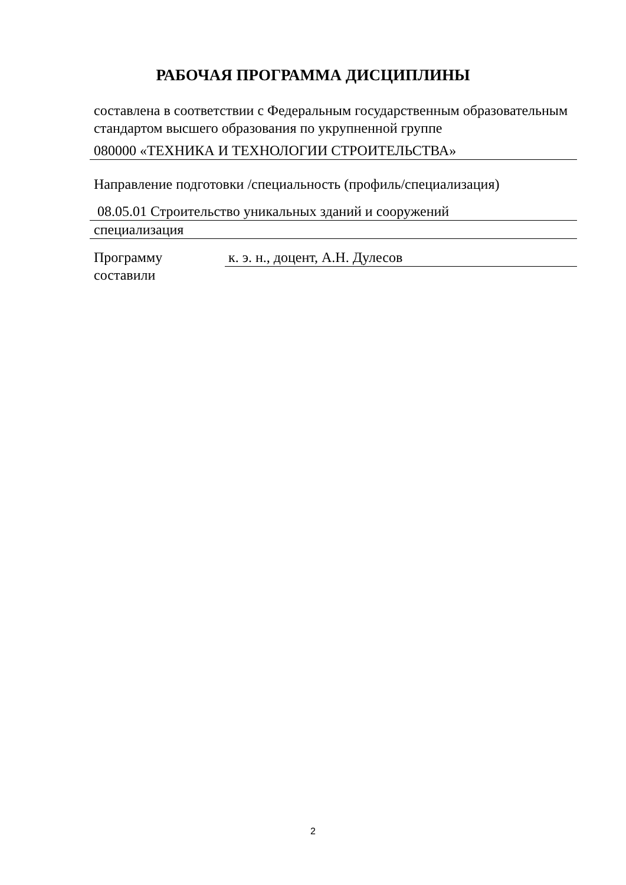РАБОЧАЯ ПРОГРАММА ДИСЦИПЛИНЫ
составлена в соответствии с Федеральным государственным образовательным стандартом высшего образования по укрупненной группе
080000 «ТЕХНИКА И ТЕХНОЛОГИИ СТРОИТЕЛЬСТВА»
Направление подготовки /специальность (профиль/специализация)
08.05.01 Строительство уникальных зданий и сооружений
специализация
Программу составили
к. э. н., доцент, А.Н. Дулесов
2